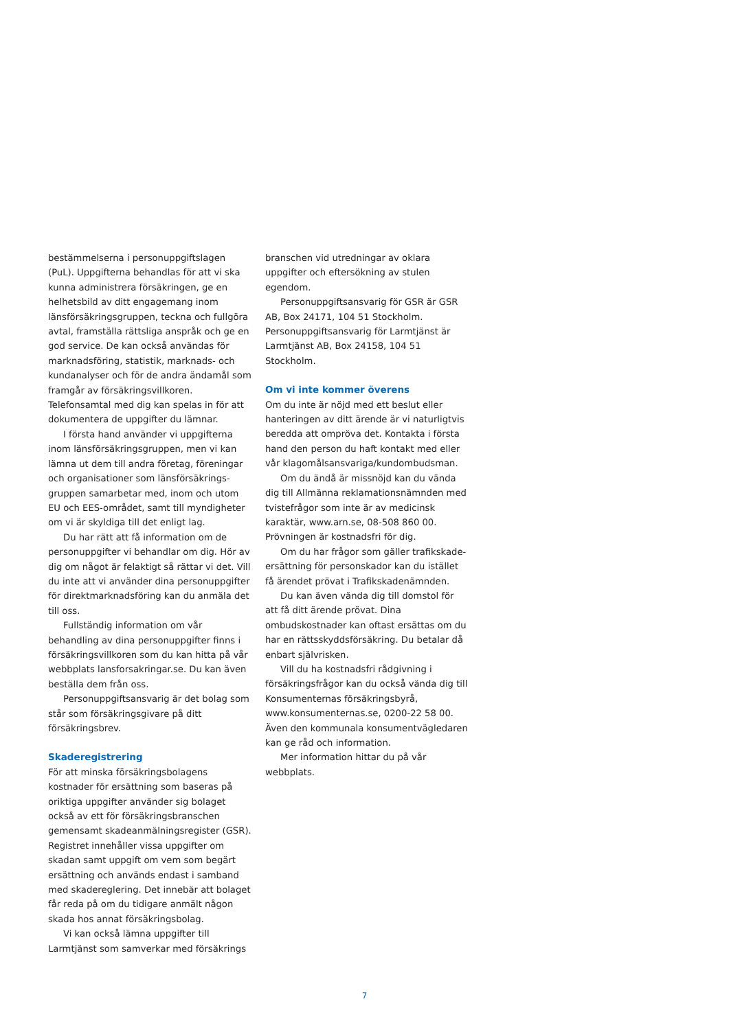bestämmelserna i personuppgiftslagen (PuL). Uppgifterna behandlas för att vi ska kunna administrera försäkringen, ge en helhetsbild av ditt engagemang inom länsförsäkrings­gruppen, teckna och fullgöra avtal, framställa rättsliga anspråk och ge en god service. De kan också användas för marknadsföring, statistik, marknads- och kundanalyser och för de andra ändamål som framgår av försäkringsvillkoren. Telefonsamtal med dig kan spelas in för att dokumentera de uppgifter du lämnar.
I första hand använder vi uppgifterna inom länsförsäkringsgruppen, men vi kan lämna ut dem till andra företag, föreningar och organisationer som länsförsäkrings­gruppen samarbetar med, inom och utom EU och EES-området, samt till myndigheter om vi är skyldiga till det enligt lag.
Du har rätt att få information om de personuppgifter vi behandlar om dig. Hör av dig om något är felaktigt så rättar vi det. Vill du inte att vi använder dina person­uppgifter för direktmarknadsföring kan du anmäla det till oss.
Fullständig information om vår behandling av dina personuppgifter finns i försäkrings­villkoren som du kan hitta på vår webbplats lansforsakringar.se. Du kan även beställa dem från oss.
Personuppgiftsansvarig är det bolag som står som försäkringsgivare på ditt försäkringsbrev.
Skaderegistrering
För att minska försäkringsbolagens kostnader för ersättning som baseras på oriktiga uppgifter använder sig bolaget också av ett för försäkringsbranschen gemensamt skadeanmälningsregister (GSR). Registret innehåller vissa uppgifter om skadan samt uppgift om vem som begärt ersättning och används endast i samband med skade­reglering. Det innebär att bolaget får reda på om du tidigare anmält någon skada hos annat försäkringsbolag.
Vi kan också lämna uppgifter till Larmtjänst som samverkar med försäkrings­
branschen vid utredningar av oklara uppgifter och eftersökning av stulen egendom.
Personuppgiftsansvarig för GSR är GSR AB, Box 24171, 104 51 Stockholm. Personuppgiftsansvarig för Larmtjänst är Larmtjänst AB, Box 24158, 104 51 Stockholm.
Om vi inte kommer överens
Om du inte är nöjd med ett beslut eller hanteringen av ditt ärende är vi naturligtvis beredda att ompröva det. Kontakta i första hand den person du haft kontakt med eller vår klagomålsansvariga/kundombudsman.
Om du ändå är missnöjd kan du vända dig till Allmänna reklamationsnämnden med tvistefrågor som inte är av medicinsk karaktär, www.arn.se, 08-508 860 00. Prövningen är kostnadsfri för dig.
Om du har frågor som gäller trafikskade­ersättning för personskador kan du istället få ärendet prövat i Trafikskadenämnden.
Du kan även vända dig till domstol för att få ditt ärende prövat. Dina ombudskostnader kan oftast ersättas om du har en rättsskydds­försäkring. Du betalar då enbart självrisken.
Vill du ha kostnadsfri rådgivning i försäkringsfrågor kan du också vända dig till Konsumenternas försäkringsbyrå, www.konsumenternas.se, 0200-22 58 00. Även den kommunala konsumentvägledaren kan ge råd och information.
Mer information hittar du på vår webbplats.
7